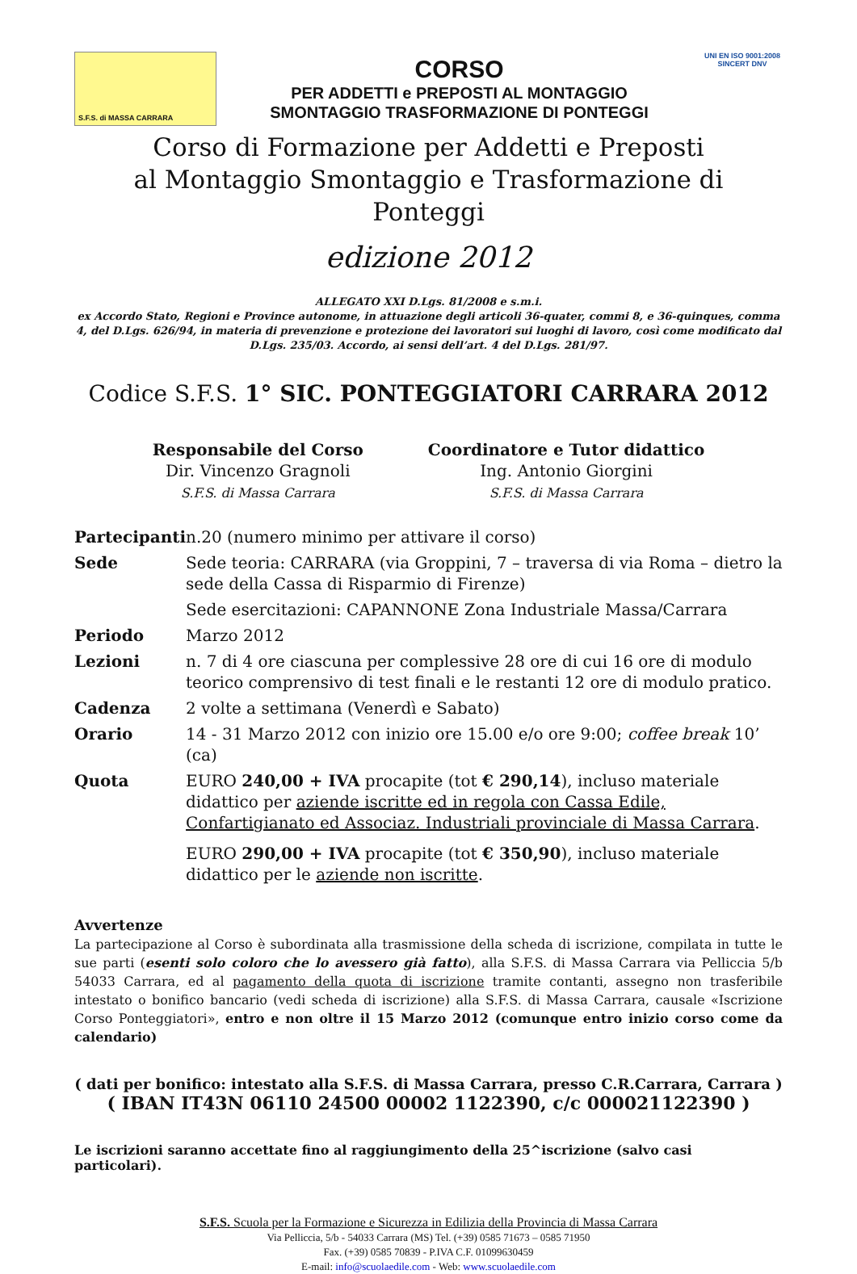S.F.S. di MASSA CARRARA
CORSO
PER ADDETTI e PREPOSTI AL MONTAGGIO
SMONTAGGIO TRASFORMAZIONE DI PONTEGGI
UNI EN ISO 9001:2008
SINCERT DNV
Corso di Formazione per Addetti e Preposti
al Montaggio Smontaggio e Trasformazione di Ponteggi
edizione 2012
ALLEGATO XXI D.Lgs. 81/2008 e s.m.i.
ex Accordo Stato, Regioni e Province autonome, in attuazione degli articoli 36-quater, commi 8, e 36-quinques, comma 4, del D.Lgs. 626/94, in materia di prevenzione e protezione dei lavoratori sui luoghi di lavoro, così come modificato dal D.Lgs. 235/03. Accordo, ai sensi dell’art. 4 del D.Lgs. 281/97.
Codice S.F.S. 1° SIC. PONTEGGIATORI CARRARA 2012
Responsabile del Corso
Dir. Vincenzo Gragnoli
S.F.S. di Massa Carrara
Coordinatore e Tutor didattico
Ing. Antonio Giorgini
S.F.S. di Massa Carrara
| Partecipanti | n.20 (numero minimo per attivare il corso) |
| Sede | Sede teoria: CARRARA (via Groppini, 7 – traversa di via Roma – dietro la sede della Cassa di Risparmio di Firenze) Sede esercitazioni: CAPANNONE Zona Industriale Massa/Carrara |
| Periodo | Marzo 2012 |
| Lezioni | n. 7 di 4 ore ciascuna per complessive 28 ore di cui 16 ore di modulo teorico comprensivo di test finali e le restanti 12 ore di modulo pratico. |
| Cadenza | 2 volte a settimana (Venerdì e Sabato) |
| Orario | 14 - 31 Marzo 2012 con inizio ore 15.00 e/o ore 9:00; coffee break 10’ (ca) |
| Quota | EURO 240,00 + IVA procapite (tot € 290,14 ), incluso materiale didattico per aziende iscritte ed in regola con Cassa Edile, Confartigianato ed Associaz. Industriali provinciale di Massa Carrara . EURO 290,00 + IVA procapite (tot € 350,90 ), incluso materiale didattico per le aziende non iscritte . |
Avvertenze
La partecipazione al Corso è subordinata alla trasmissione della scheda di iscrizione, compilata in tutte le sue parti (esenti solo coloro che lo avessero già fatto), alla S.F.S. di Massa Carrara via Pelliccia 5/b 54033 Carrara, ed al pagamento della quota di iscrizione tramite contanti, assegno non trasferibile intestato o bonifico bancario (vedi scheda di iscrizione) alla S.F.S. di Massa Carrara, causale «Iscrizione Corso Ponteggiatori», entro e non oltre il 15 Marzo 2012 (comunque entro inizio corso come da calendario)
( dati per bonifico: intestato alla S.F.S. di Massa Carrara, presso C.R.Carrara, Carrara )
( IBAN IT43N 06110 24500 00002 1122390, c/c 000021122390 )
Le iscrizioni saranno accettate fino al raggiungimento della 25^iscrizione (salvo casi particolari).
S.F.S. Scuola per la Formazione e Sicurezza in Edilizia della Provincia di Massa Carrara
Via Pelliccia, 5/b - 54033 Carrara (MS) Tel. (+39) 0585 71673 – 0585 71950
Fax. (+39) 0585 70839 - P.IVA C.F. 01099630459
E-mail: info@scuolaedile.com - Web: www.scuolaedile.com